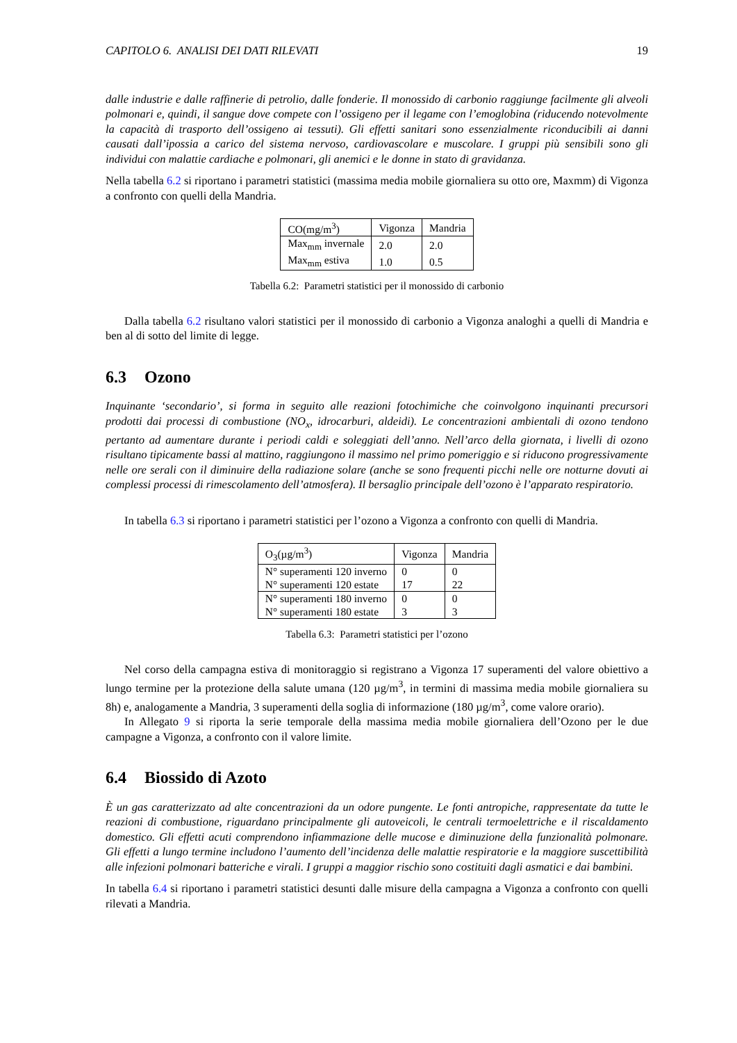CAPITOLO 6. ANALISI DEI DATI RILEVATI 19
dalle industrie e dalle raffinerie di petrolio, dalle fonderie. Il monossido di carbonio raggiunge facilmente gli alveoli polmonari e, quindi, il sangue dove compete con l’ossigeno per il legame con l’emoglobina (riducendo notevolmente la capacità di trasporto dell’ossigeno ai tessuti). Gli effetti sanitari sono essenzialmente riconducibili ai danni causati dall’ipossia a carico del sistema nervoso, cardiovascolare e muscolare. I gruppi più sensibili sono gli individui con malattie cardiache e polmonari, gli anemici e le donne in stato di gravidanza.
Nella tabella 6.2 si riportano i parametri statistici (massima media mobile giornaliera su otto ore, Maxmm) di Vigonza a confronto con quelli della Mandria.
| CO(mg/m<sup>3</sup>) | Vigonza | Mandria |
| Max<sub>mm</sub> invernale | 2.0 | 2.0 |
| Max<sub>mm</sub> estiva | 1.0 | 0.5 |
Tabella 6.2: Parametri statistici per il monossido di carbonio
Dalla tabella 6.2 risultano valori statistici per il monossido di carbonio a Vigonza analoghi a quelli di Mandria e ben al di sotto del limite di legge.
6.3 Ozono
Inquinante ‘secondario’, si forma in seguito alle reazioni fotochimiche che coinvolgono inquinanti precursori prodotti dai processi di combustione (NO<sub>x</sub>, idrocarburi, aldeidi). Le concentrazioni ambientali di ozono tendono pertanto ad aumentare durante i periodi caldi e soleggiati dell’anno. Nell’arco della giornata, i livelli di ozono risultano tipicamente bassi al mattino, raggiungono il massimo nel primo pomeriggio e si riducono progressivamente nelle ore serali con il diminuire della radiazione solare (anche se sono frequenti picchi nelle ore notturne dovuti ai complessi processi di rimescolamento dell’atmosfera). Il bersaglio principale dell’ozono è l’apparato respiratorio.
In tabella 6.3 si riportano i parametri statistici per l’ozono a Vigonza a confronto con quelli di Mandria.
| O<sub>3</sub>(µg/m<sup>3</sup>) | Vigonza | Mandria |
| N° superamenti 120 inverno | 0 | 0 |
| N° superamenti 120 estate | 17 | 22 |
| N° superamenti 180 inverno | 0 | 0 |
| N° superamenti 180 estate | 3 | 3 |
Tabella 6.3: Parametri statistici per l’ozono
Nel corso della campagna estiva di monitoraggio si registrano a Vigonza 17 superamenti del valore obiettivo a lungo termine per la protezione della salute umana (120 µg/m<sup>3</sup>, in termini di massima media mobile giornaliera su 8h) e, analogamente a Mandria, 3 superamenti della soglia di informazione (180 µg/m<sup>3</sup>, come valore orario).
In Allegato 9 si riporta la serie temporale della massima media mobile giornaliera dell’Ozono per le due campagne a Vigonza, a confronto con il valore limite.
6.4 Biossido di Azoto
È un gas caratterizzato ad alte concentrazioni da un odore pungente. Le fonti antropiche, rappresentate da tutte le reazioni di combustione, riguardano principalmente gli autoveicoli, le centrali termoelettriche e il riscaldamento domestico. Gli effetti acuti comprendono infiammazione delle mucose e diminuzione della funzionalità polmonare. Gli effetti a lungo termine includono l’aumento dell’incidenza delle malattie respiratorie e la maggiore suscettibilità alle infezioni polmonari batteriche e virali. I gruppi a maggior rischio sono costituiti dagli asmatici e dai bambini.
In tabella 6.4 si riportano i parametri statistici desunti dalle misure della campagna a Vigonza a confronto con quelli rilevati a Mandria.